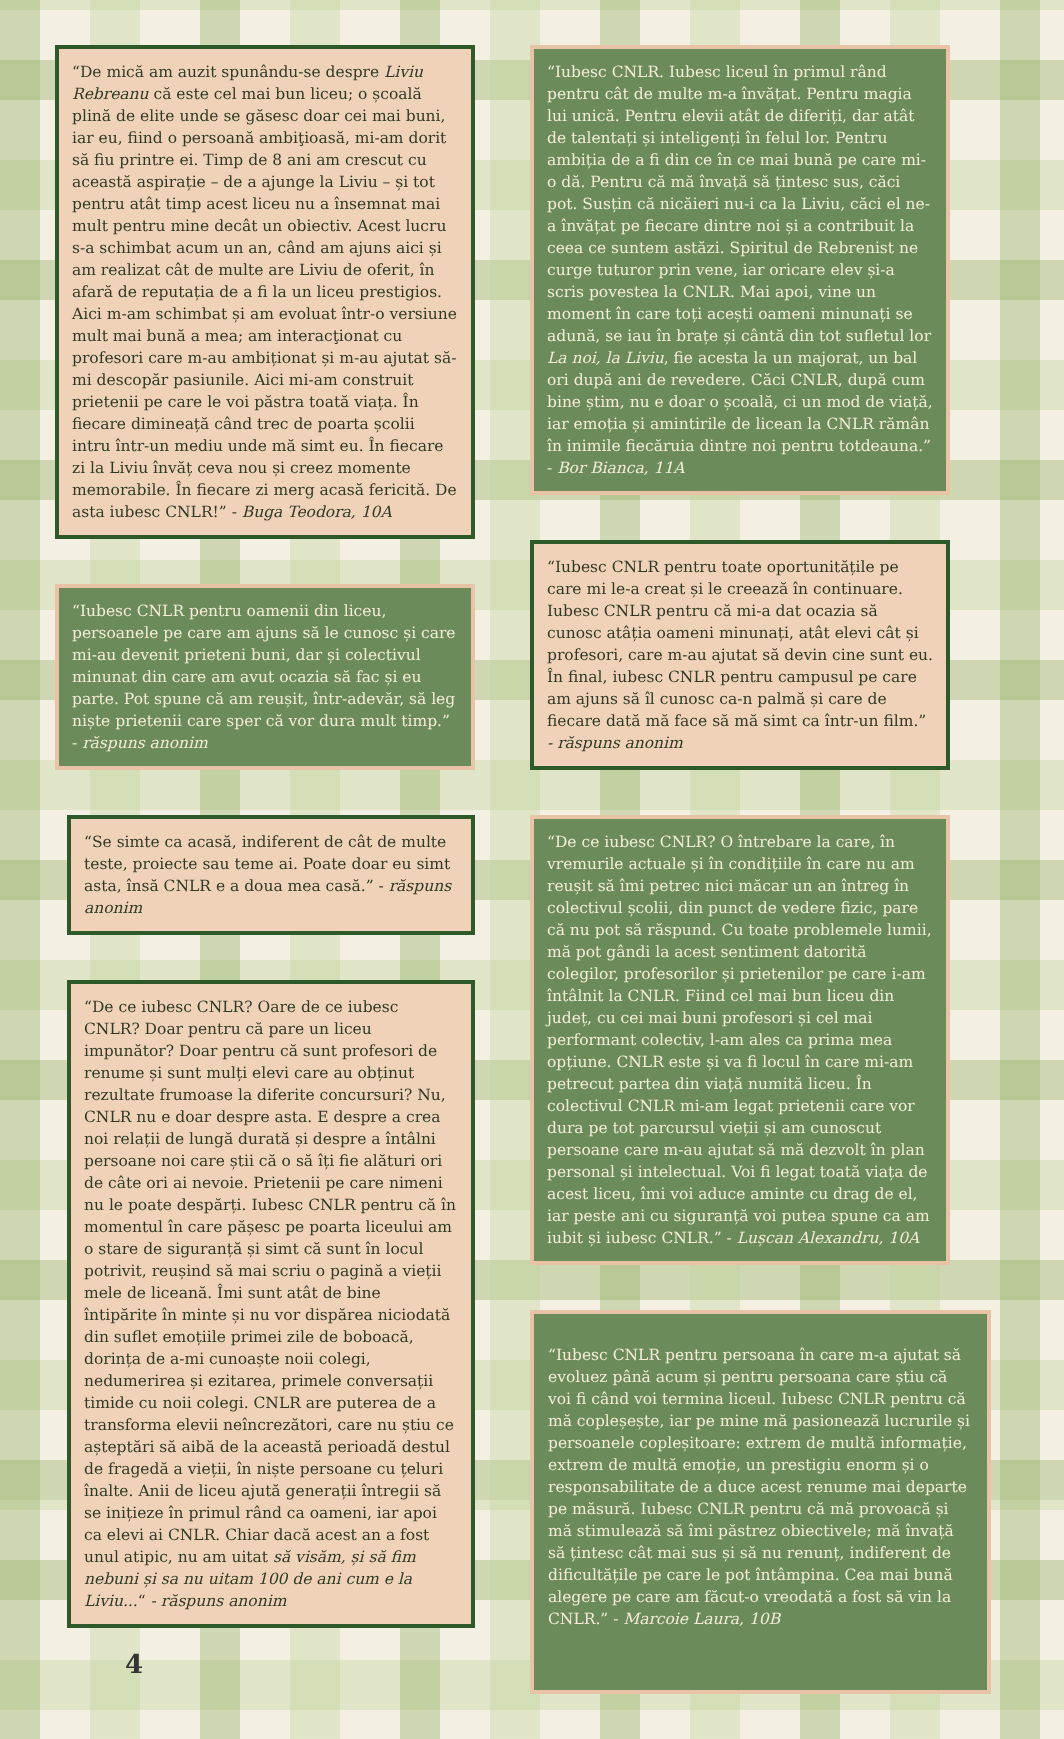“De mică am auzit spunându-se despre Liviu Rebreanu că este cel mai bun liceu; o școală plină de elite unde se găsesc doar cei mai buni, iar eu, fiind o persoană ambiţioasă, mi-am dorit să fiu printre ei. Timp de 8 ani am crescut cu această aspirație – de a ajunge la Liviu – și tot pentru atât timp acest liceu nu a însemnat mai mult pentru mine decât un obiectiv. Acest lucru s-a schimbat acum un an, când am ajuns aici și am realizat cât de multe are Liviu de oferit, în afară de reputația de a fi la un liceu prestigios. Aici m-am schimbat și am evoluat într-o versiune mult mai bună a mea; am interacţionat cu profesori care m-au ambiționat și m-au ajutat să-mi descopăr pasiunile. Aici mi-am construit prietenii pe care le voi păstra toată viața. În fiecare dimineață când trec de poarta școlii intru într-un mediu unde mă simt eu. În fiecare zi la Liviu învăț ceva nou și creez momente memorabile. În fiecare zi merg acasă fericită. De asta iubesc CNLR!” - Buga Teodora, 10A
“Iubesc CNLR pentru oamenii din liceu, persoanele pe care am ajuns să le cunosc și care mi-au devenit prieteni buni, dar și colectivul minunat din care am avut ocazia să fac și eu parte. Pot spune că am reușit, într-adevăr, să leg niște prietenii care sper că vor dura mult timp.” - răspuns anonim
“Se simte ca acasă, indiferent de cât de multe teste, proiecte sau teme ai. Poate doar eu simt asta, însă CNLR e a doua mea casă.” - răspuns anonim
“De ce iubesc CNLR? Oare de ce iubesc CNLR? Doar pentru că pare un liceu impunător? Doar pentru că sunt profesori de renume și sunt mulți elevi care au obținut rezultate frumoase la diferite concursuri? Nu, CNLR nu e doar despre asta. E despre a crea noi relații de lungă durată și despre a întâlni persoane noi care știi că o să îți fie alături ori de câte ori ai nevoie. Prietenii pe care nimeni nu le poate despărți. Iubesc CNLR pentru că în momentul în care pășesc pe poarta liceului am o stare de siguranță și simt că sunt în locul potrivit, reușind să mai scriu o pagină a vieții mele de liceană. Îmi sunt atât de bine întipărite în minte și nu vor dispărea niciodată din suflet emoțiile primei zile de boboacă, dorința de a-mi cunoaște noii colegi, nedumerirea și ezitarea, primele conversații timide cu noii colegi. CNLR are puterea de a transforma elevii neîncrezători, care nu știu ce așteptări să aibă de la această perioadă destul de fragedă a vieții, în niște persoane cu țeluri înalte. Anii de liceu ajută generații întregii să se inițieze în primul rând ca oameni, iar apoi ca elevi ai CNLR. Chiar dacă acest an a fost unul atipic, nu am uitat să visăm, și să fim nebuni și sa nu uitam 100 de ani cum e la Liviu...“ - răspuns anonim
4
“Iubesc CNLR. Iubesc liceul în primul rând pentru cât de multe m-a învățat. Pentru magia lui unică. Pentru elevii atât de diferiți, dar atât de talentați și inteligenți în felul lor. Pentru ambiția de a fi din ce în ce mai bună pe care mi-o dă. Pentru că mă învață să țintesc sus, căci pot. Susțin că nicăieri nu-i ca la Liviu, căci el ne-a învățat pe fiecare dintre noi și a contribuit la ceea ce suntem astăzi. Spiritul de Rebrenist ne curge tuturor prin vene, iar oricare elev și-a scris povestea la CNLR. Mai apoi, vine un moment în care toți acești oameni minunați se adună, se iau în brațe și cântă din tot sufletul lor La noi, la Liviu, fie acesta la un majorat, un bal ori după ani de revedere. Căci CNLR, după cum bine știm, nu e doar o școală, ci un mod de viață, iar emoția și amintirile de licean la CNLR rămân în inimile fiecăruia dintre noi pentru totdeauna.” - Bor Bianca, 11A
“Iubesc CNLR pentru toate oportunitățile pe care mi le-a creat și le creează în continuare. Iubesc CNLR pentru că mi-a dat ocazia să cunosc atâția oameni minunați, atât elevi cât și profesori, care m-au ajutat să devin cine sunt eu. În final, iubesc CNLR pentru campusul pe care am ajuns să îl cunosc ca-n palmă și care de fiecare dată mă face să mă simt ca într-un film.” - răspuns anonim
“De ce iubesc CNLR? O întrebare la care, în vremurile actuale și în condițiile în care nu am reușit să îmi petrec nici măcar un an întreg în colectivul școlii, din punct de vedere fizic, pare că nu pot să răspund. Cu toate problemele lumii, mă pot gândi la acest sentiment datorită colegilor, profesorilor și prietenilor pe care i-am întâlnit la CNLR. Fiind cel mai bun liceu din județ, cu cei mai buni profesori și cel mai performant colectiv, l-am ales ca prima mea opțiune. CNLR este și va fi locul în care mi-am petrecut partea din viață numită liceu. În colectivul CNLR mi-am legat prietenii care vor dura pe tot parcursul vieții și am cunoscut persoane care m-au ajutat să mă dezvolt în plan personal și intelectual. Voi fi legat toată viața de acest liceu, îmi voi aduce aminte cu drag de el, iar peste ani cu siguranță voi putea spune ca am iubit și iubesc CNLR.” - Lușcan Alexandru, 10A
“Iubesc CNLR pentru persoana în care m-a ajutat să evoluez până acum și pentru persoana care știu că voi fi când voi termina liceul. Iubesc CNLR pentru că mă copleșește, iar pe mine mă pasionează lucrurile și persoanele copleșitoare: extrem de multă informație, extrem de multă emoție, un prestigiu enorm și o responsabilitate de a duce acest renume mai departe pe măsură. Iubesc CNLR pentru că mă provoacă și mă stimulează să îmi păstrez obiectivele; mă învață să țintesc cât mai sus și să nu renunț, indiferent de dificultățile pe care le pot întâmpina. Cea mai bună alegere pe care am făcut-o vreodată a fost să vin la CNLR.” - Marcoie Laura, 10B